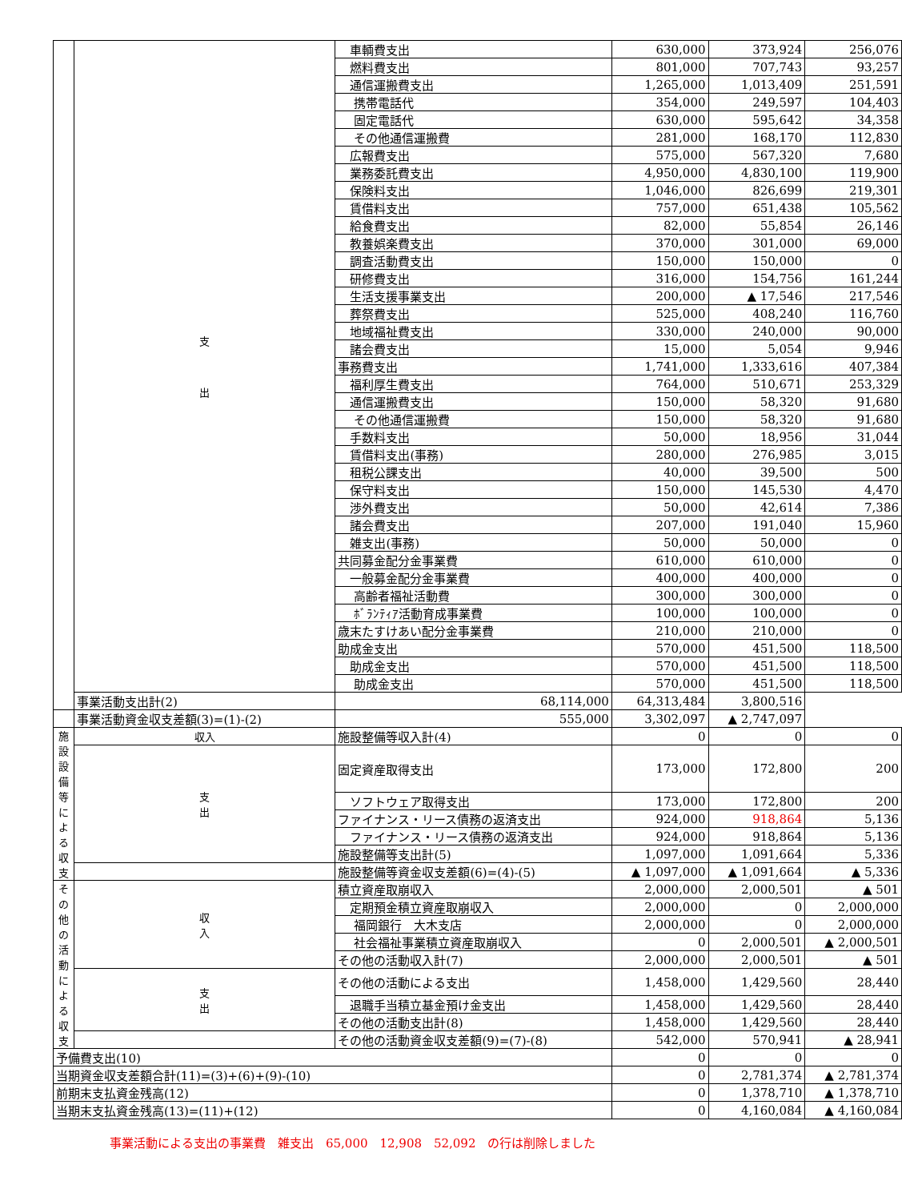| | 支 出 | 車輌費支出 | 630,000 | 373,924 | 256,076 |
| | | 燃料費支出 | 801,000 | 707,743 | 93,257 |
| | | 通信運搬費支出 | 1,265,000 | 1,013,409 | 251,591 |
| | | 携帯電話代 | 354,000 | 249,597 | 104,403 |
| | | 固定電話代 | 630,000 | 595,642 | 34,358 |
| | | その他通信運搬費 | 281,000 | 168,170 | 112,830 |
| | | 広報費支出 | 575,000 | 567,320 | 7,680 |
| | | 業務委託費支出 | 4,950,000 | 4,830,100 | 119,900 |
| | | 保険料支出 | 1,046,000 | 826,699 | 219,301 |
| | | 賃借料支出 | 757,000 | 651,438 | 105,562 |
| | | 給食費支出 | 82,000 | 55,854 | 26,146 |
| | | 教養娯楽費支出 | 370,000 | 301,000 | 69,000 |
| | | 調査活動費支出 | 150,000 | 150,000 | 0 |
| | | 研修費支出 | 316,000 | 154,756 | 161,244 |
| | | 生活支援事業支出 | 200,000 | ▲ 17,546 | 217,546 |
| | | 葬祭費支出 | 525,000 | 408,240 | 116,760 |
| | | 地域福祉費支出 | 330,000 | 240,000 | 90,000 |
| | | 諸会費支出 | 15,000 | 5,054 | 9,946 |
| | | 事務費支出 | 1,741,000 | 1,333,616 | 407,384 |
| | | 福利厚生費支出 | 764,000 | 510,671 | 253,329 |
| | | 通信運搬費支出 | 150,000 | 58,320 | 91,680 |
| | | その他通信運搬費 | 150,000 | 58,320 | 91,680 |
| | | 手数料支出 | 50,000 | 18,956 | 31,044 |
| | | 賃借料支出(事務) | 280,000 | 276,985 | 3,015 |
| | | 租税公課支出 | 40,000 | 39,500 | 500 |
| | | 保守料支出 | 150,000 | 145,530 | 4,470 |
| | | 渉外費支出 | 50,000 | 42,614 | 7,386 |
| | | 諸会費支出 | 207,000 | 191,040 | 15,960 |
| | | 雑支出(事務) | 50,000 | 50,000 | 0 |
| | | 共同募金配分金事業費 | 610,000 | 610,000 | 0 |
| | | 一般募金配分金事業費 | 400,000 | 400,000 | 0 |
| | | 高齢者福祉活動費 | 300,000 | 300,000 | 0 |
| | | ﾎﾞﾗﾝﾃｨｱ活動育成事業費 | 100,000 | 100,000 | 0 |
| | | 歳末たすけあい配分金事業費 | 210,000 | 210,000 | 0 |
| | | 助成金支出 | 570,000 | 451,500 | 118,500 |
| | | 助成金支出 | 570,000 | 451,500 | 118,500 |
| | | 助成金支出 | 570,000 | 451,500 | 118,500 |
| | 事業活動支出計(2) | 68,114,000 | 64,313,484 | 3,800,516 | |
| | 事業活動資金収支差額(3)=(1)-(2) | 555,000 | 3,302,097 | ▲ 2,747,097 | |
| 施 設 設 備 等 に よ る 収 支 | 収入 | 施設整備等収入計(4) | 0 | 0 | 0 |
| | 支 出 | 固定資産取得支出 | 173,000 | 172,800 | 200 |
| | | ソフトウェア取得支出 | 173,000 | 172,800 | 200 |
| | | ファイナンス・リース債務の返済支出 | 924,000 | 918,864 | 5,136 |
| | | ファイナンス・リース債務の返済支出 | 924,000 | 918,864 | 5,136 |
| | | 施設整備等支出計(5) | 1,097,000 | 1,091,664 | 5,336 |
| | | 施設整備等資金収支差額(6)=(4)-(5) | ▲ 1,097,000 | ▲ 1,091,664 | ▲ 5,336 |
| そ の 他 の 活 動 に よ る 収 支 | 収 入 | 積立資産取崩収入 | 2,000,000 | 2,000,501 | ▲ 501 |
| | | 定期預金積立資産取崩収入 | 2,000,000 | 0 | 2,000,000 |
| | | 福岡銀行 大木支店 | 2,000,000 | 0 | 2,000,000 |
| | | 社会福祉事業積立資産取崩収入 | 0 | 2,000,501 | ▲ 2,000,501 |
| | | その他の活動収入計(7) | 2,000,000 | 2,000,501 | ▲ 501 |
| | 支 出 | その他の活動による支出 | 1,458,000 | 1,429,560 | 28,440 |
| | | 退職手当積立基金預け金支出 | 1,458,000 | 1,429,560 | 28,440 |
| | | その他の活動支出計(8) | 1,458,000 | 1,429,560 | 28,440 |
| | | その他の活動資金収支差額(9)=(7)-(8) | 542,000 | 570,941 | ▲ 28,941 |
| 予備費支出(10) | | | 0 | 0 | 0 |
| 当期資金収支差額合計(11)=(3)+(6)+(9)-(10) | | | 0 | 2,781,374 | ▲ 2,781,374 |
| 前期末支払資金残高(12) | | | 0 | 1,378,710 | ▲ 1,378,710 |
| 当期末支払資金残高(13)=(11)+(12) | | | 0 | 4,160,084 | ▲ 4,160,084 |
事業活動による支出の事業費　雑支出　65,000　12,908　52,092　の行は削除しました